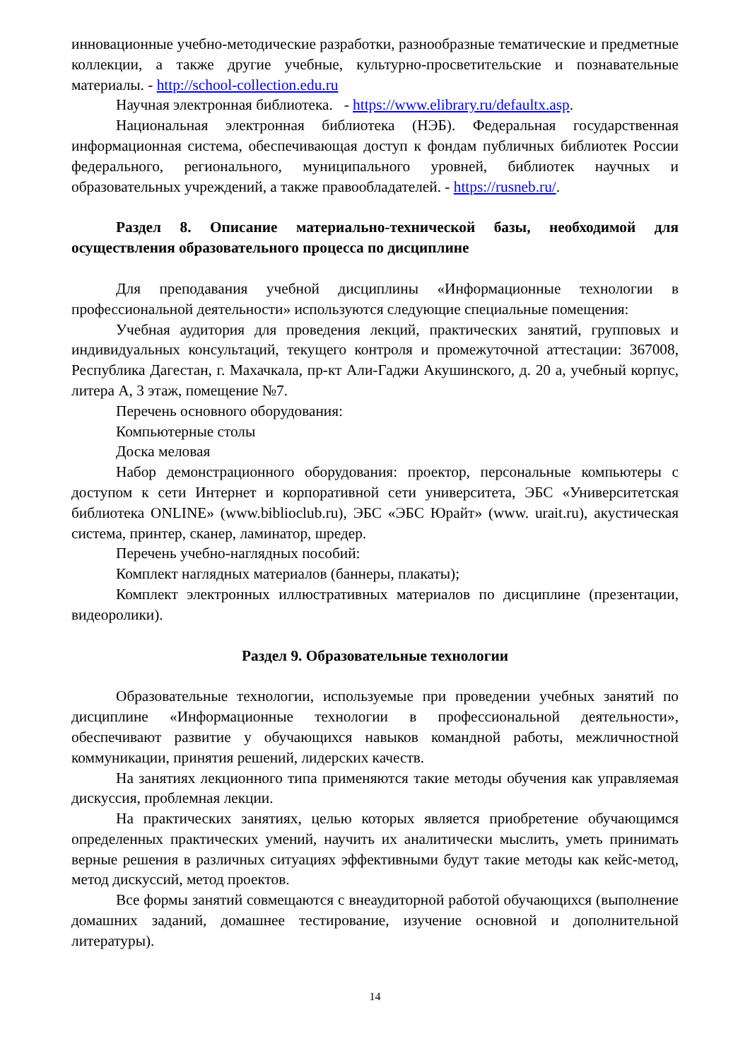инновационные учебно-методические разработки, разнообразные тематические и предметные коллекции, а также другие учебные, культурно-просветительские и познавательные материалы. - http://school-collection.edu.ru
Научная электронная библиотека. - https://www.elibrary.ru/defaultx.asp.
Национальная электронная библиотека (НЭБ). Федеральная государственная информационная система, обеспечивающая доступ к фондам публичных библиотек России федерального, регионального, муниципального уровней, библиотек научных и образовательных учреждений, а также правообладателей. - https://rusneb.ru/.
Раздел 8. Описание материально-технической базы, необходимой для осуществления образовательного процесса по дисциплине
Для преподавания учебной дисциплины «Информационные технологии в профессиональной деятельности» используются следующие специальные помещения:
Учебная аудитория для проведения лекций, практических занятий, групповых и индивидуальных консультаций, текущего контроля и промежуточной аттестации: 367008, Республика Дагестан, г. Махачкала, пр-кт Али-Гаджи Акушинского, д. 20 а, учебный корпус, литера А, 3 этаж, помещение №7.
Перечень основного оборудования:
Компьютерные столы
Доска меловая
Набор демонстрационного оборудования: проектор, персональные компьютеры с доступом к сети Интернет и корпоративной сети университета, ЭБС «Университетская библиотека ONLINE» (www.biblioclub.ru), ЭБС «ЭБС Юрайт» (www. urait.ru), акустическая система, принтер, сканер, ламинатор, шредер.
Перечень учебно-наглядных пособий:
Комплект наглядных материалов (баннеры, плакаты);
Комплект электронных иллюстративных материалов по дисциплине (презентации, видеоролики).
Раздел 9. Образовательные технологии
Образовательные технологии, используемые при проведении учебных занятий по дисциплине «Информационные технологии в профессиональной деятельности», обеспечивают развитие у обучающихся навыков командной работы, межличностной коммуникации, принятия решений, лидерских качеств.
На занятиях лекционного типа применяются такие методы обучения как управляемая дискуссия, проблемная лекции.
На практических занятиях, целью которых является приобретение обучающимся определенных практических умений, научить их аналитически мыслить, уметь принимать верные решения в различных ситуациях эффективными будут такие методы как кейс-метод, метод дискуссий, метод проектов.
Все формы занятий совмещаются с внеаудиторной работой обучающихся (выполнение домашних заданий, домашнее тестирование, изучение основной и дополнительной литературы).
14